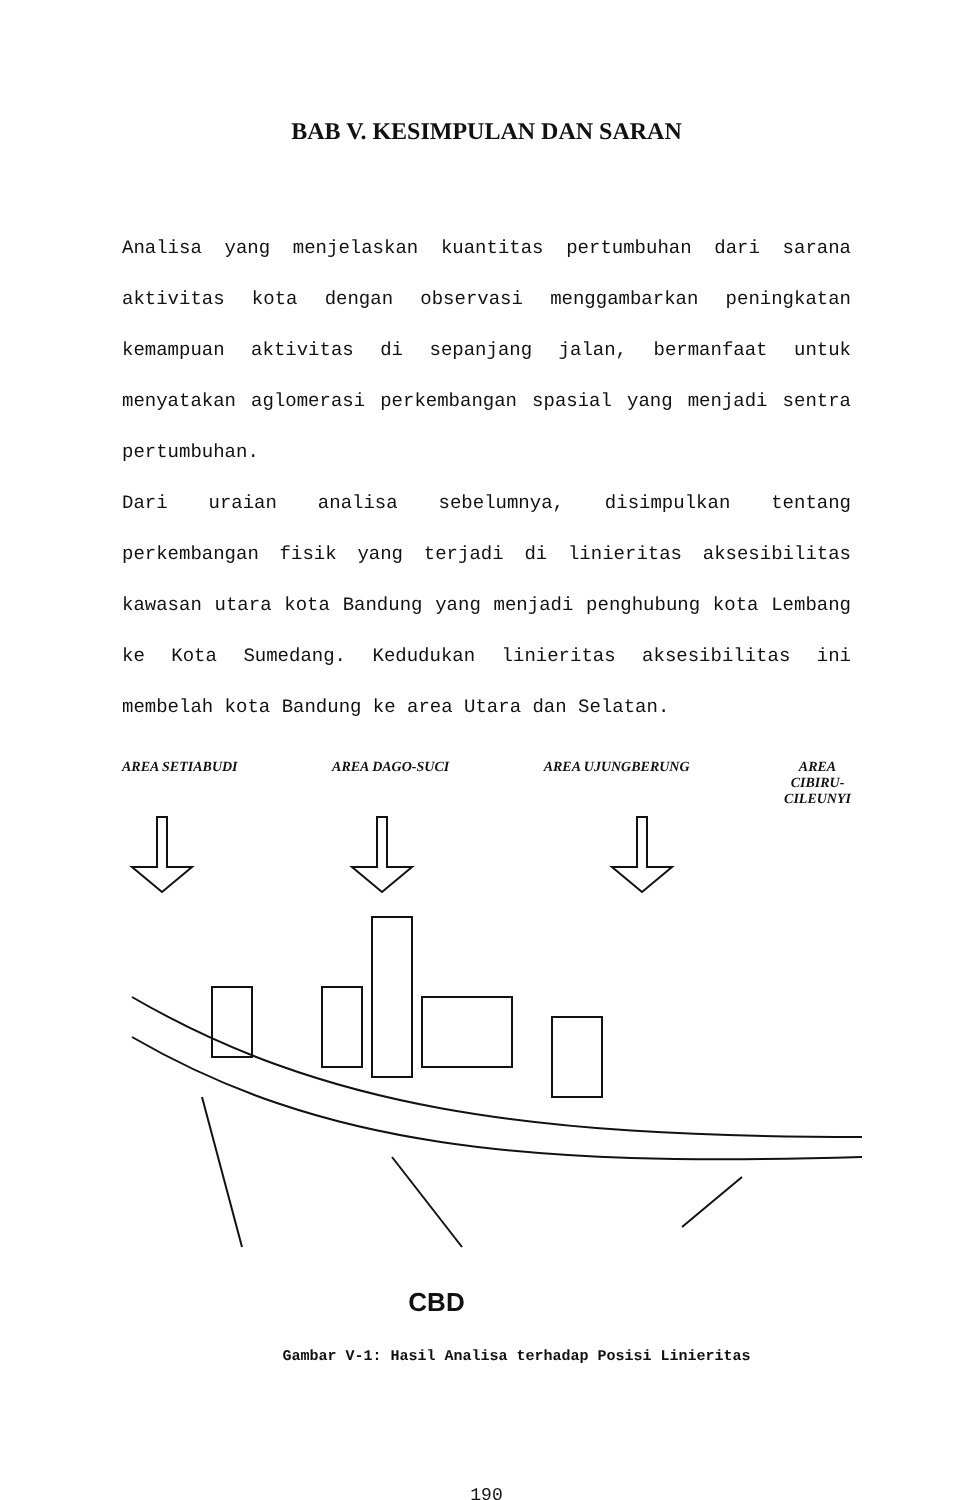BAB V. KESIMPULAN DAN SARAN
Analisa yang menjelaskan kuantitas pertumbuhan dari sarana aktivitas kota dengan observasi menggambarkan peningkatan kemampuan aktivitas di sepanjang jalan, bermanfaat untuk menyatakan aglomerasi perkembangan spasial yang menjadi sentra pertumbuhan.
Dari uraian analisa sebelumnya, disimpulkan tentang perkembangan fisik yang terjadi di linieritas aksesibilitas kawasan utara kota Bandung yang menjadi penghubung kota Lembang ke Kota Sumedang. Kedudukan linieritas aksesibilitas ini membelah kota Bandung ke area Utara dan Selatan.
AREA SETIABUDI AREA DAGO-SUCI AREA UJUNGBERUNG AREA
CIBIRU-
CILEUNYI
CBD
Gambar V-1: Hasil Analisa terhadap Posisi Linieritas
190